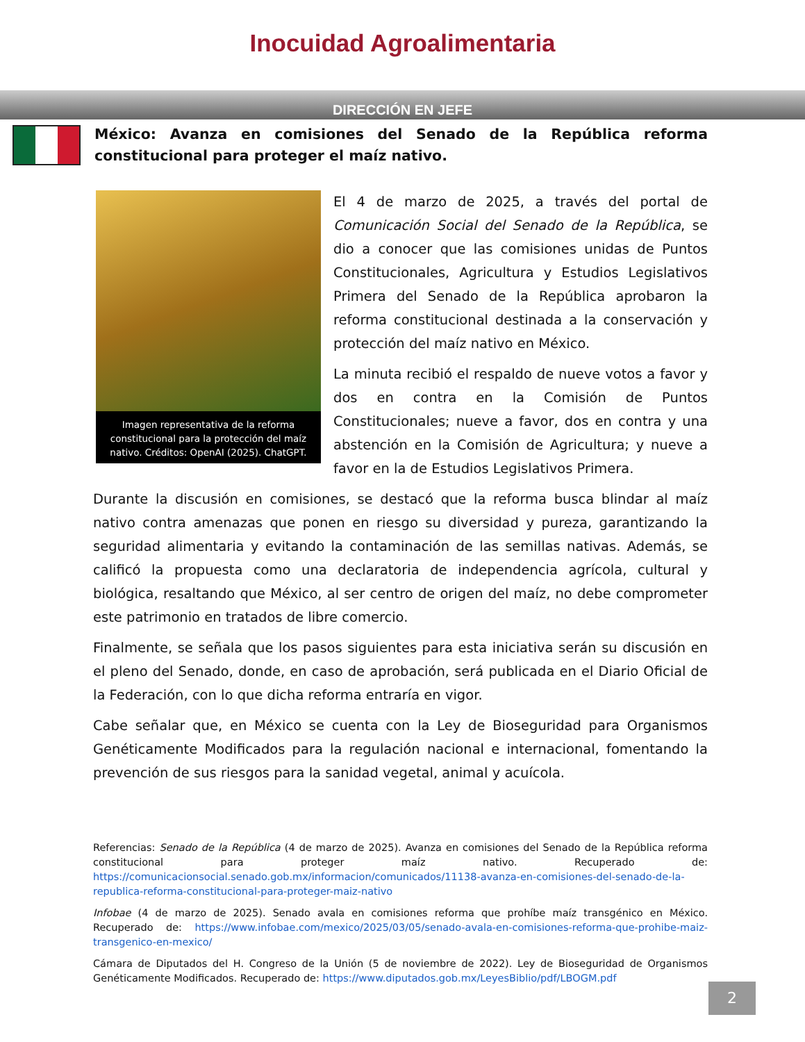Inocuidad Agroalimentaria
DIRECCIÓN EN JEFE
México: Avanza en comisiones del Senado de la República reforma constitucional para proteger el maíz nativo.
Imagen representativa de la reforma constitucional para la protección del maíz nativo. Créditos: OpenAI (2025). ChatGPT.
El 4 de marzo de 2025, a través del portal de Comunicación Social del Senado de la República, se dio a conocer que las comisiones unidas de Puntos Constitucionales, Agricultura y Estudios Legislativos Primera del Senado de la República aprobaron la reforma constitucional destinada a la conservación y protección del maíz nativo en México.
La minuta recibió el respaldo de nueve votos a favor y dos en contra en la Comisión de Puntos Constitucionales; nueve a favor, dos en contra y una abstención en la Comisión de Agricultura; y nueve a favor en la de Estudios Legislativos Primera.
Durante la discusión en comisiones, se destacó que la reforma busca blindar al maíz nativo contra amenazas que ponen en riesgo su diversidad y pureza, garantizando la seguridad alimentaria y evitando la contaminación de las semillas nativas. Además, se calificó la propuesta como una declaratoria de independencia agrícola, cultural y biológica, resaltando que México, al ser centro de origen del maíz, no debe comprometer este patrimonio en tratados de libre comercio.
Finalmente, se señala que los pasos siguientes para esta iniciativa serán su discusión en el pleno del Senado, donde, en caso de aprobación, será publicada en el Diario Oficial de la Federación, con lo que dicha reforma entraría en vigor.
Cabe señalar que, en México se cuenta con la Ley de Bioseguridad para Organismos Genéticamente Modificados para la regulación nacional e internacional, fomentando la prevención de sus riesgos para la sanidad vegetal, animal y acuícola.
Referencias: Senado de la República (4 de marzo de 2025). Avanza en comisiones del Senado de la República reforma constitucional para proteger maíz nativo. Recuperado de: https://comunicacionsocial.senado.gob.mx/informacion/comunicados/11138-avanza-en-comisiones-del-senado-de-la-republica-reforma-constitucional-para-proteger-maiz-nativo
Infobae (4 de marzo de 2025). Senado avala en comisiones reforma que prohíbe maíz transgénico en México. Recuperado de: https://www.infobae.com/mexico/2025/03/05/senado-avala-en-comisiones-reforma-que-prohibe-maiz-transgenico-en-mexico/
Cámara de Diputados del H. Congreso de la Unión (5 de noviembre de 2022). Ley de Bioseguridad de Organismos Genéticamente Modificados. Recuperado de: https://www.diputados.gob.mx/LeyesBiblio/pdf/LBOGM.pdf
2